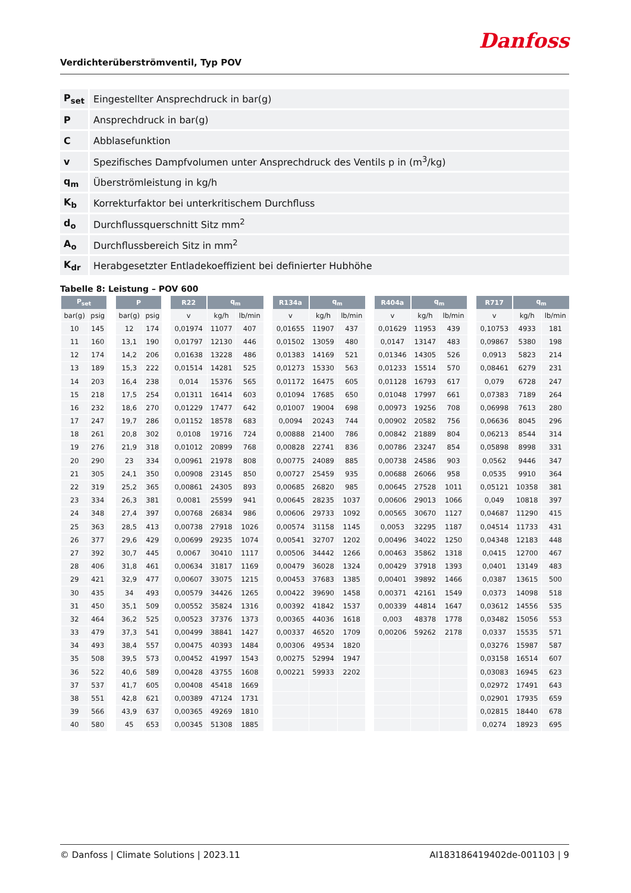Danfoss
Verdichterüberströmventil, Typ POV
| P<sub>set</sub> | Eingestellter Ansprechdruck in bar(g) |
| P | Ansprechdruck in bar(g) |
| C | Abblasefunktion |
| v | Spezifisches Dampfvolumen unter Ansprechdruck des Ventils p in (m<sup>3</sup>/kg) |
| q<sub>m</sub> | Überströmleistung in kg/h |
| K<sub>b</sub> | Korrekturfaktor bei unterkritischem Durchfluss |
| d<sub>o</sub> | Durchflussquerschnitt Sitz mm<sup>2</sup> |
| A<sub>o</sub> | Durchflussbereich Sitz in mm<sup>2</sup> |
| K<sub>dr</sub> | Herabgesetzter Entladekoeffizient bei definierter Hubhöhe |
Tabelle 8: Leistung – POV 600
| P<sub>set</sub> | | | P | | | R22 | q<sub>m</sub> | | | R134a | q<sub>m</sub> | | | R404a | q<sub>m</sub> | | | R717 | q<sub>m</sub> | |
| --- | --- | --- | --- | --- | --- | --- | --- | --- | --- | --- | --- | --- | --- | --- | --- | --- | --- | --- | --- | --- |
| bar(g) | psig | | bar(g) | psig | | v | kg/h | lb/min | | v | kg/h | lb/min | | v | kg/h | lb/min | | v | kg/h | lb/min |
| 10 | 145 | | 12 | 174 | | 0,01974 | 11077 | 407 | | 0,01655 | 11907 | 437 | | 0,01629 | 11953 | 439 | | 0,10753 | 4933 | 181 |
| 11 | 160 | | 13,1 | 190 | | 0,01797 | 12130 | 446 | | 0,01502 | 13059 | 480 | | 0,0147 | 13147 | 483 | | 0,09867 | 5380 | 198 |
| 12 | 174 | | 14,2 | 206 | | 0,01638 | 13228 | 486 | | 0,01383 | 14169 | 521 | | 0,01346 | 14305 | 526 | | 0,0913 | 5823 | 214 |
| 13 | 189 | | 15,3 | 222 | | 0,01514 | 14281 | 525 | | 0,01273 | 15330 | 563 | | 0,01233 | 15514 | 570 | | 0,08461 | 6279 | 231 |
| 14 | 203 | | 16,4 | 238 | | 0,014 | 15376 | 565 | | 0,01172 | 16475 | 605 | | 0,01128 | 16793 | 617 | | 0,079 | 6728 | 247 |
| 15 | 218 | | 17,5 | 254 | | 0,01311 | 16414 | 603 | | 0,01094 | 17685 | 650 | | 0,01048 | 17997 | 661 | | 0,07383 | 7189 | 264 |
| 16 | 232 | | 18,6 | 270 | | 0,01229 | 17477 | 642 | | 0,01007 | 19004 | 698 | | 0,00973 | 19256 | 708 | | 0,06998 | 7613 | 280 |
| 17 | 247 | | 19,7 | 286 | | 0,01152 | 18578 | 683 | | 0,0094 | 20243 | 744 | | 0,00902 | 20582 | 756 | | 0,06636 | 8045 | 296 |
| 18 | 261 | | 20,8 | 302 | | 0,0108 | 19716 | 724 | | 0,00888 | 21400 | 786 | | 0,00842 | 21889 | 804 | | 0,06213 | 8544 | 314 |
| 19 | 276 | | 21,9 | 318 | | 0,01012 | 20899 | 768 | | 0,00828 | 22741 | 836 | | 0,00786 | 23247 | 854 | | 0,05898 | 8998 | 331 |
| 20 | 290 | | 23 | 334 | | 0,00961 | 21978 | 808 | | 0,00775 | 24089 | 885 | | 0,00738 | 24586 | 903 | | 0,0562 | 9446 | 347 |
| 21 | 305 | | 24,1 | 350 | | 0,00908 | 23145 | 850 | | 0,00727 | 25459 | 935 | | 0,00688 | 26066 | 958 | | 0,0535 | 9910 | 364 |
| 22 | 319 | | 25,2 | 365 | | 0,00861 | 24305 | 893 | | 0,00685 | 26820 | 985 | | 0,00645 | 27528 | 1011 | | 0,05121 | 10358 | 381 |
| 23 | 334 | | 26,3 | 381 | | 0,0081 | 25599 | 941 | | 0,00645 | 28235 | 1037 | | 0,00606 | 29013 | 1066 | | 0,049 | 10818 | 397 |
| 24 | 348 | | 27,4 | 397 | | 0,00768 | 26834 | 986 | | 0,00606 | 29733 | 1092 | | 0,00565 | 30670 | 1127 | | 0,04687 | 11290 | 415 |
| 25 | 363 | | 28,5 | 413 | | 0,00738 | 27918 | 1026 | | 0,00574 | 31158 | 1145 | | 0,0053 | 32295 | 1187 | | 0,04514 | 11733 | 431 |
| 26 | 377 | | 29,6 | 429 | | 0,00699 | 29235 | 1074 | | 0,00541 | 32707 | 1202 | | 0,00496 | 34022 | 1250 | | 0,04348 | 12183 | 448 |
| 27 | 392 | | 30,7 | 445 | | 0,0067 | 30410 | 1117 | | 0,00506 | 34442 | 1266 | | 0,00463 | 35862 | 1318 | | 0,0415 | 12700 | 467 |
| 28 | 406 | | 31,8 | 461 | | 0,00634 | 31817 | 1169 | | 0,00479 | 36028 | 1324 | | 0,00429 | 37918 | 1393 | | 0,0401 | 13149 | 483 |
| 29 | 421 | | 32,9 | 477 | | 0,00607 | 33075 | 1215 | | 0,00453 | 37683 | 1385 | | 0,00401 | 39892 | 1466 | | 0,0387 | 13615 | 500 |
| 30 | 435 | | 34 | 493 | | 0,00579 | 34426 | 1265 | | 0,00422 | 39690 | 1458 | | 0,00371 | 42161 | 1549 | | 0,0373 | 14098 | 518 |
| 31 | 450 | | 35,1 | 509 | | 0,00552 | 35824 | 1316 | | 0,00392 | 41842 | 1537 | | 0,00339 | 44814 | 1647 | | 0,03612 | 14556 | 535 |
| 32 | 464 | | 36,2 | 525 | | 0,00523 | 37376 | 1373 | | 0,00365 | 44036 | 1618 | | 0,003 | 48378 | 1778 | | 0,03482 | 15056 | 553 |
| 33 | 479 | | 37,3 | 541 | | 0,00499 | 38841 | 1427 | | 0,00337 | 46520 | 1709 | | 0,00206 | 59262 | 2178 | | 0,0337 | 15535 | 571 |
| 34 | 493 | | 38,4 | 557 | | 0,00475 | 40393 | 1484 | | 0,00306 | 49534 | 1820 | | | | | | 0,03276 | 15987 | 587 |
| 35 | 508 | | 39,5 | 573 | | 0,00452 | 41997 | 1543 | | 0,00275 | 52994 | 1947 | | | | | | 0,03158 | 16514 | 607 |
| 36 | 522 | | 40,6 | 589 | | 0,00428 | 43755 | 1608 | | 0,00221 | 59933 | 2202 | | | | | | 0,03083 | 16945 | 623 |
| 37 | 537 | | 41,7 | 605 | | 0,00408 | 45418 | 1669 | | | | | | | | | | 0,02972 | 17491 | 643 |
| 38 | 551 | | 42,8 | 621 | | 0,00389 | 47124 | 1731 | | | | | | | | | | 0,02901 | 17935 | 659 |
| 39 | 566 | | 43,9 | 637 | | 0,00365 | 49269 | 1810 | | | | | | | | | | 0,02815 | 18440 | 678 |
| 40 | 580 | | 45 | 653 | | 0,00345 | 51308 | 1885 | | | | | | | | | | 0,0274 | 18923 | 695 |
© Danfoss | Climate Solutions | 2023.11 AI183186419402de-001103 | 9